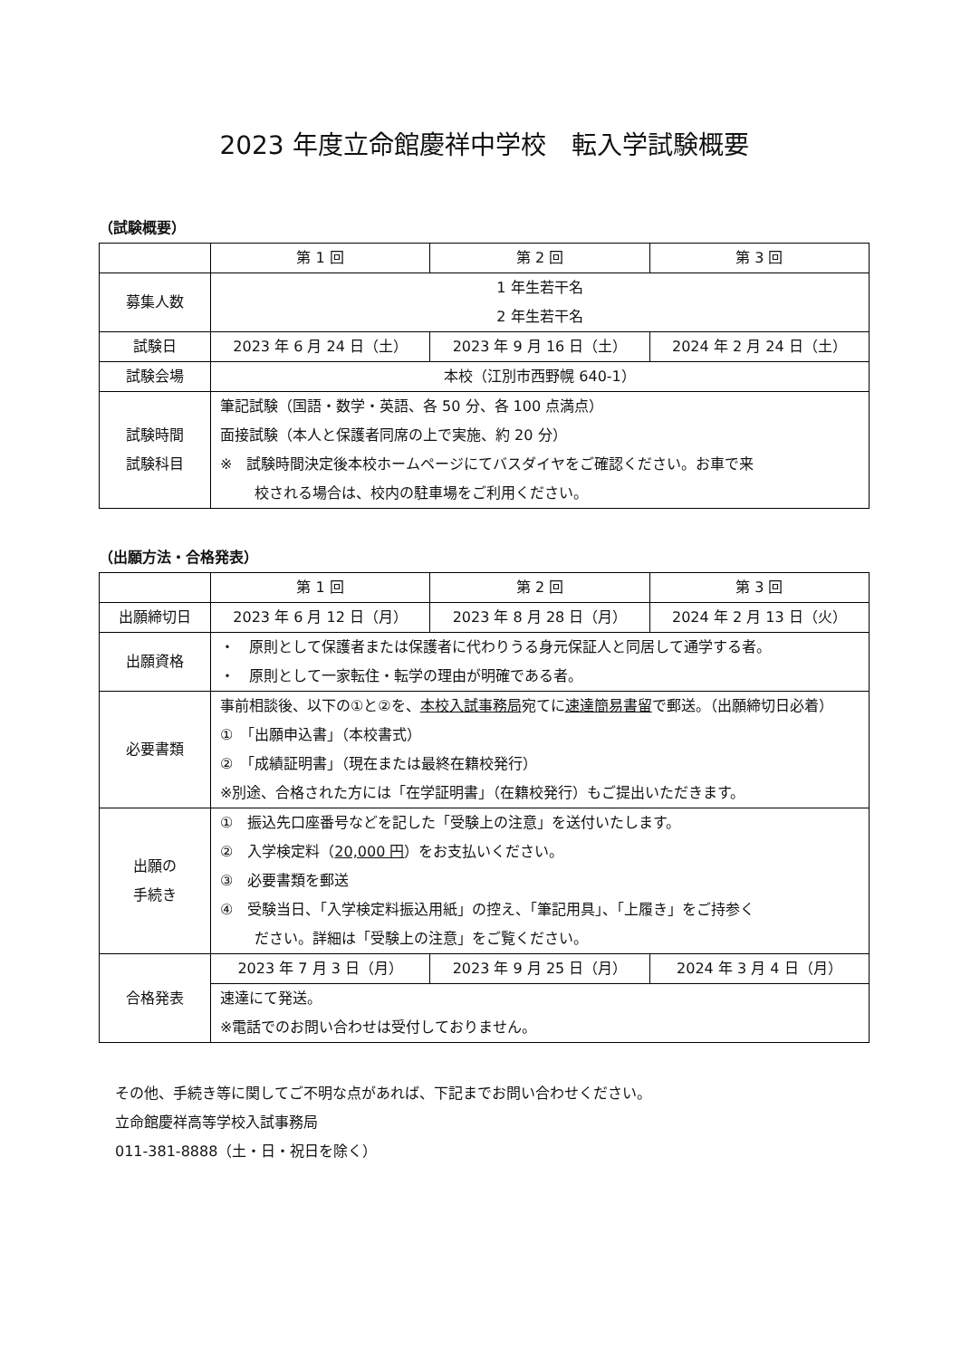2023 年度立命館慶祥中学校　転入学試験概要
（試験概要）
| | 第 1 回 | 第 2 回 | 第 3 回 |
| 募集人数 | 1 年生若干名 2 年生若干名 | | |
| 試験日 | 2023 年 6 月 24 日（土） | 2023 年 9 月 16 日（土） | 2024 年 2 月 24 日（土） |
| 試験会場 | 本校（江別市西野幌 640-1） | | |
| 試験時間 試験科目 | 筆記試験（国語・数学・英語、各 50 分、各 100 点満点） 面接試験（本人と保護者同席の上で実施、約 20 分） ※ 試験時間決定後本校ホームページにてバスダイヤをご確認ください。お車で来 校される場合は、校内の駐車場をご利用ください。 | | |
（出願方法・合格発表）
| | 第 1 回 | 第 2 回 | 第 3 回 |
| 出願締切日 | 2023 年 6 月 12 日（月） | 2023 年 8 月 28 日（月） | 2024 年 2 月 13 日（火） |
| 出願資格 | ・ 原則として保護者または保護者に代わりうる身元保証人と同居して通学する者。 ・ 原則として一家転住・転学の理由が明確である者。 | | |
| 必要書類 | 事前相談後、以下の①と②を、 本校入試事務局 宛てに 速達簡易書留 で郵送。（出願締切日必着） ① 「出願申込書」（本校書式） ② 「成績証明書」（現在または最終在籍校発行） ※別途、合格された方には「在学証明書」（在籍校発行）もご提出いただきます。 | | |
| 出願の 手続き | ① 振込先口座番号などを記した「受験上の注意」を送付いたします。 ② 入学検定料（ 20,000 円 ）をお支払いください。 ③ 必要書類を郵送 ④ 受験当日、「入学検定料振込用紙」の控え、「筆記用具」、「上履き」をご持参く ださい。詳細は「受験上の注意」をご覧ください。 | | |
| 合格発表 | 2023 年 7 月 3 日（月） | 2023 年 9 月 25 日（月） | 2024 年 3 月 4 日（月） |
| | 速達にて発送。 ※電話でのお問い合わせは受付しておりません。 | | |
その他、手続き等に関してご不明な点があれば、下記までお問い合わせください。
立命館慶祥高等学校入試事務局
011-381-8888（土・日・祝日を除く）